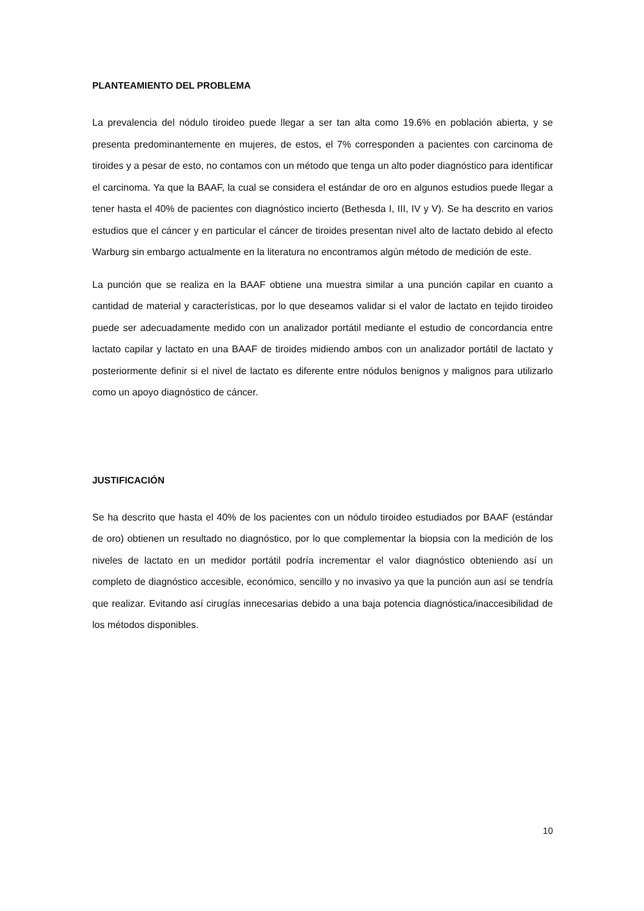PLANTEAMIENTO DEL PROBLEMA
La prevalencia del nódulo tiroideo puede llegar a ser tan alta como 19.6% en población abierta, y se presenta predominantemente en mujeres, de estos, el 7% corresponden a pacientes con carcinoma de tiroides y a pesar de esto, no contamos con un método que tenga un alto poder diagnóstico para identificar el carcinoma. Ya que la BAAF, la cual se considera el estándar de oro en algunos estudios puede llegar a tener hasta el 40% de pacientes con diagnóstico incierto (Bethesda I, III, IV y V). Se ha descrito en varios estudios que el cáncer y en particular el cáncer de tiroides presentan nivel alto de lactato debido al efecto Warburg sin embargo actualmente en la literatura no encontramos algún método de medición de este.
La punción que se realiza en la BAAF obtiene una muestra similar a una punción capilar en cuanto a cantidad de material y características, por lo que deseamos validar si el valor de lactato en tejido tiroideo puede ser adecuadamente medido con un analizador portátil mediante el estudio de concordancia entre lactato capilar y lactato en una BAAF de tiroides midiendo ambos con un analizador portátil de lactato y posteriormente definir si el nivel de lactato es diferente entre nódulos benignos y malignos para utilizarlo como un apoyo diagnóstico de cáncer.
JUSTIFICACIÓN
Se ha descrito que hasta el 40% de los pacientes con un nódulo tiroideo estudiados por BAAF (estándar de oro) obtienen un resultado no diagnóstico, por lo que complementar la biopsia con la medición de los niveles de lactato en un medidor portátil podría incrementar el valor diagnóstico obteniendo así un completo de diagnóstico accesible, económico, sencillo y no invasivo ya que la punción aun así se tendría que realizar. Evitando así cirugías innecesarias debido a una baja potencia diagnóstica/inaccesibilidad de los métodos disponibles.
10